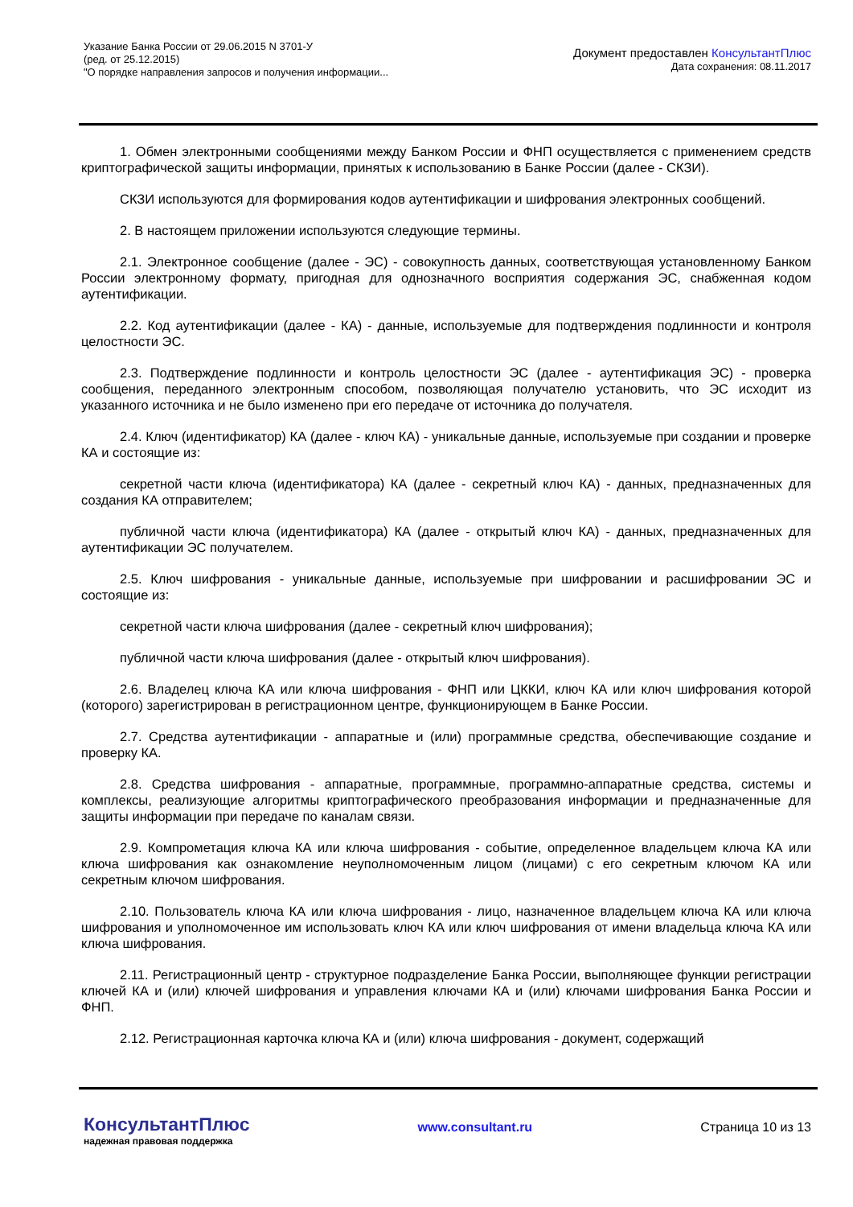Указание Банка России от 29.06.2015 N 3701-У
(ред. от 25.12.2015)
"О порядке направления запросов и получения информации...
Документ предоставлен КонсультантПлюс
Дата сохранения: 08.11.2017
1. Обмен электронными сообщениями между Банком России и ФНП осуществляется с применением средств криптографической защиты информации, принятых к использованию в Банке России (далее - СКЗИ).
СКЗИ используются для формирования кодов аутентификации и шифрования электронных сообщений.
2. В настоящем приложении используются следующие термины.
2.1. Электронное сообщение (далее - ЭС) - совокупность данных, соответствующая установленному Банком России электронному формату, пригодная для однозначного восприятия содержания ЭС, снабженная кодом аутентификации.
2.2. Код аутентификации (далее - КА) - данные, используемые для подтверждения подлинности и контроля целостности ЭС.
2.3. Подтверждение подлинности и контроль целостности ЭС (далее - аутентификация ЭС) - проверка сообщения, переданного электронным способом, позволяющая получателю установить, что ЭС исходит из указанного источника и не было изменено при его передаче от источника до получателя.
2.4. Ключ (идентификатор) КА (далее - ключ КА) - уникальные данные, используемые при создании и проверке КА и состоящие из:
секретной части ключа (идентификатора) КА (далее - секретный ключ КА) - данных, предназначенных для создания КА отправителем;
публичной части ключа (идентификатора) КА (далее - открытый ключ КА) - данных, предназначенных для аутентификации ЭС получателем.
2.5. Ключ шифрования - уникальные данные, используемые при шифровании и расшифровании ЭС и состоящие из:
секретной части ключа шифрования (далее - секретный ключ шифрования);
публичной части ключа шифрования (далее - открытый ключ шифрования).
2.6. Владелец ключа КА или ключа шифрования - ФНП или ЦККИ, ключ КА или ключ шифрования которой (которого) зарегистрирован в регистрационном центре, функционирующем в Банке России.
2.7. Средства аутентификации - аппаратные и (или) программные средства, обеспечивающие создание и проверку КА.
2.8. Средства шифрования - аппаратные, программные, программно-аппаратные средства, системы и комплексы, реализующие алгоритмы криптографического преобразования информации и предназначенные для защиты информации при передаче по каналам связи.
2.9. Компрометация ключа КА или ключа шифрования - событие, определенное владельцем ключа КА или ключа шифрования как ознакомление неуполномоченным лицом (лицами) с его секретным ключом КА или секретным ключом шифрования.
2.10. Пользователь ключа КА или ключа шифрования - лицо, назначенное владельцем ключа КА или ключа шифрования и уполномоченное им использовать ключ КА или ключ шифрования от имени владельца ключа КА или ключа шифрования.
2.11. Регистрационный центр - структурное подразделение Банка России, выполняющее функции регистрации ключей КА и (или) ключей шифрования и управления ключами КА и (или) ключами шифрования Банка России и ФНП.
2.12. Регистрационная карточка ключа КА и (или) ключа шифрования - документ, содержащий
КонсультантПлюс
надежная правовая поддержка
www.consultant.ru Страница 10 из 13